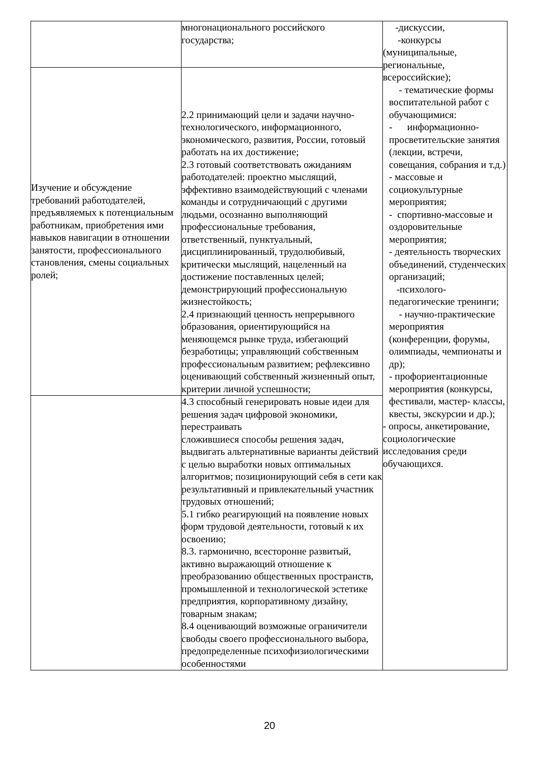| | многонационального российского государства; | -дискуссии, -конкурсы (муниципальные, региональные, всероссийские); - тематические формы воспитательной работ с обучающимися: - информационно-просветительские занятия (лекции, встречи, совещания, собрания и т.д.) - массовые и социокультурные мероприятия; - спортивно-массовые и оздоровительные мероприятия; - деятельность творческих объединений, студенческих организаций; -психолого-педагогические тренинги; - научно-практические мероприятия (конференции, форумы, олимпиады, чемпионаты и др); - профориентационные мероприятия (конкурсы, фестивали, мастер- классы, квесты, экскурсии и др.); - опросы, анкетирование, социологические исследования среди обучающихся. |
| Изучение и обсуждение требований работодателей, предъявляемых к потенциальным работникам, приобретения ими навыков навигации в отношении занятости, профессионального становления, смены социальных ролей; | 2.2 принимающий цели и задачи научно-технологического, информационного, экономического, развития, России, готовый работать на их достижение; 2.3 готовый соответствовать ожиданиям работодателей: проектно мыслящий, эффективно взаимодействующий с членами команды и сотрудничающий с другими людьми, осознанно выполняющий профессиональные требования, ответственный, пунктуальный, дисциплинированный, трудолюбивый, критически мыслящий, нацеленный на достижение поставленных целей; демонстрирующий профессиональную жизнестойкость; 2.4 признающий ценность непрерывного образования, ориентирующийся на меняющемся рынке труда, избегающий безработицы; управляющий собственным профессиональным развитием; рефлексивно оценивающий собственный жизненный опыт, критерии личной успешности; | |
| | 4.3 способный генерировать новые идеи для решения задач цифровой экономики, перестраивать сложившиеся способы решения задач, выдвигать альтернативные варианты действий с целью выработки новых оптимальных алгоритмов; позиционирующий себя в сети как результативный и привлекательный участник трудовых отношений; 5.1 гибко реагирующий на появление новых форм трудовой деятельности, готовый к их освоению; 8.3. гармонично, всесторонне развитый, активно выражающий отношение к преобразованию общественных пространств, промышленной и технологической эстетике предприятия, корпоративному дизайну, товарным знакам; 8.4 оценивающий возможные ограничители свободы своего профессионального выбора, предопределенные психофизиологическими особенностями | |
20